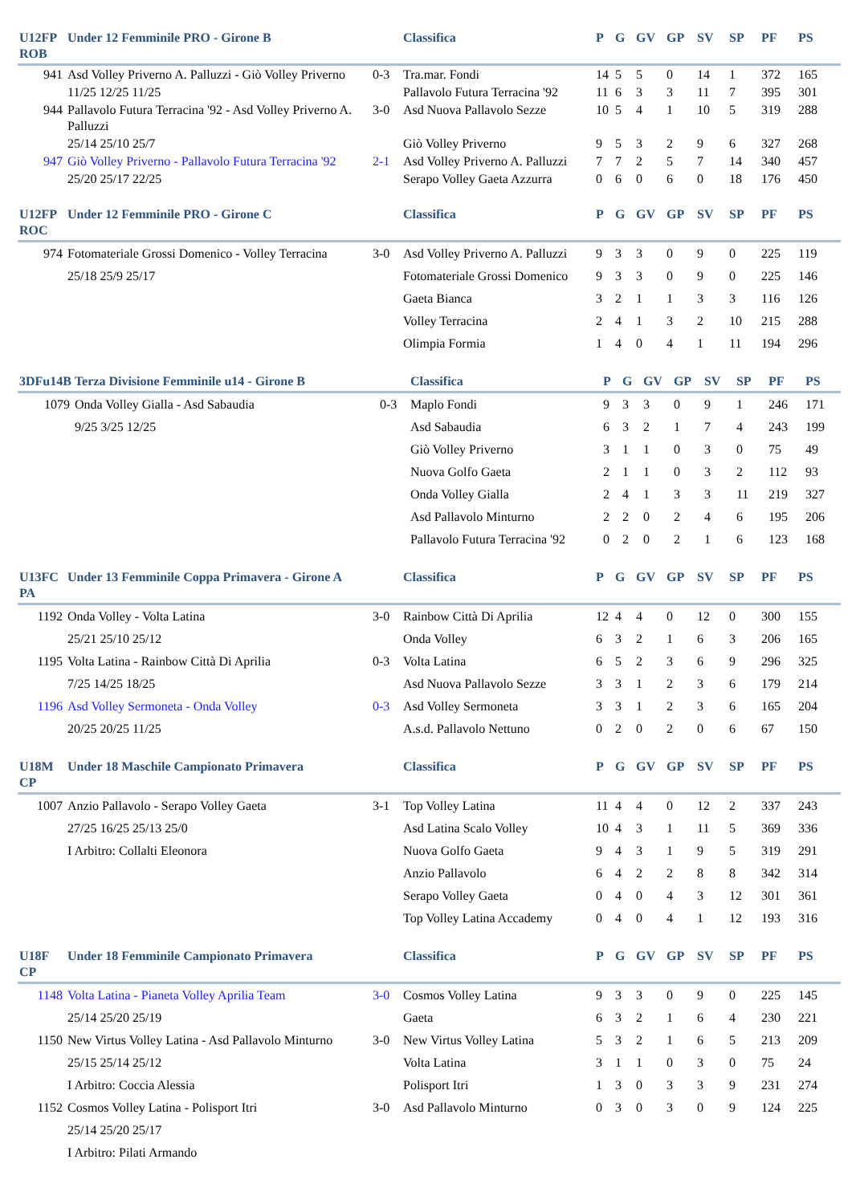| U12FP ROB | Under 12 Femminile PRO - Girone B | | Classifica | P | G | GV | GP | SV | SP | PF | PS |
| --- | --- | --- | --- | --- | --- | --- | --- | --- | --- | --- | --- |
| 941 | Asd Volley Priverno A. Palluzzi - Giò Volley Priverno | 0-3 | Tra.mar. Fondi | 14 | 5 | 5 | 0 | 14 | 1 | 372 | 165 |
| | 11/25 12/25 11/25 | | Pallavolo Futura Terracina '92 | 11 | 6 | 3 | 3 | 11 | 7 | 395 | 301 |
| 944 | Pallavolo Futura Terracina '92 - Asd Volley Priverno A. Palluzzi | 3-0 | Asd Nuova Pallavolo Sezze | 10 | 5 | 4 | 1 | 10 | 5 | 319 | 288 |
| | 25/14 25/10 25/7 | | Giò Volley Priverno | 9 | 5 | 3 | 2 | 9 | 6 | 327 | 268 |
| 947 | Giò Volley Priverno - Pallavolo Futura Terracina '92 | 2-1 | Asd Volley Priverno A. Palluzzi | 7 | 7 | 2 | 5 | 7 | 14 | 340 | 457 |
| | 25/20 25/17 22/25 | | Serapo Volley Gaeta Azzurra | 0 | 6 | 0 | 6 | 0 | 18 | 176 | 450 |
| U12FP ROC | Under 12 Femminile PRO - Girone C | | Classifica | P | G | GV | GP | SV | SP | PF | PS |
| --- | --- | --- | --- | --- | --- | --- | --- | --- | --- | --- | --- |
| 974 | Fotomateriale Grossi Domenico - Volley Terracina | 3-0 | Asd Volley Priverno A. Palluzzi | 9 | 3 | 3 | 0 | 9 | 0 | 225 | 119 |
| | 25/18 25/9 25/17 | | Fotomateriale Grossi Domenico | 9 | 3 | 3 | 0 | 9 | 0 | 225 | 146 |
| | | | Gaeta Bianca | 3 | 2 | 1 | 1 | 3 | 3 | 116 | 126 |
| | | | Volley Terracina | 2 | 4 | 1 | 3 | 2 | 10 | 215 | 288 |
| | | | Olimpia Formia | 1 | 4 | 0 | 4 | 1 | 11 | 194 | 296 |
| 3DFu14B | Terza Divisione Femminile u14 - Girone B | | Classifica | P | G | GV | GP | SV | SP | PF | PS |
| --- | --- | --- | --- | --- | --- | --- | --- | --- | --- | --- | --- |
| 1079 | Onda Volley Gialla - Asd Sabaudia | 0-3 | Maplo Fondi | 9 | 3 | 3 | 0 | 9 | 1 | 246 | 171 |
| | 9/25 3/25 12/25 | | Asd Sabaudia | 6 | 3 | 2 | 1 | 7 | 4 | 243 | 199 |
| | | | Giò Volley Priverno | 3 | 1 | 1 | 0 | 3 | 0 | 75 | 49 |
| | | | Nuova Golfo Gaeta | 2 | 1 | 1 | 0 | 3 | 2 | 112 | 93 |
| | | | Onda Volley Gialla | 2 | 4 | 1 | 3 | 3 | 11 | 219 | 327 |
| | | | Asd Pallavolo Minturno | 2 | 2 | 0 | 2 | 4 | 6 | 195 | 206 |
| | | | Pallavolo Futura Terracina '92 | 0 | 2 | 0 | 2 | 1 | 6 | 123 | 168 |
| U13FC PA | Under 13 Femminile Coppa Primavera - Girone A | | Classifica | P | G | GV | GP | SV | SP | PF | PS |
| --- | --- | --- | --- | --- | --- | --- | --- | --- | --- | --- | --- |
| 1192 | Onda Volley - Volta Latina | 3-0 | Rainbow Città Di Aprilia | 12 | 4 | 4 | 0 | 12 | 0 | 300 | 155 |
| | 25/21 25/10 25/12 | | Onda Volley | 6 | 3 | 2 | 1 | 6 | 3 | 206 | 165 |
| 1195 | Volta Latina - Rainbow Città Di Aprilia | 0-3 | Volta Latina | 6 | 5 | 2 | 3 | 6 | 9 | 296 | 325 |
| | 7/25 14/25 18/25 | | Asd Nuova Pallavolo Sezze | 3 | 3 | 1 | 2 | 3 | 6 | 179 | 214 |
| 1196 | Asd Volley Sermoneta - Onda Volley | 0-3 | Asd Volley Sermoneta | 3 | 3 | 1 | 2 | 3 | 6 | 165 | 204 |
| | 20/25 20/25 11/25 | | A.s.d. Pallavolo Nettuno | 0 | 2 | 0 | 2 | 0 | 6 | 67 | 150 |
| U18M CP | Under 18 Maschile Campionato Primavera | | Classifica | P | G | GV | GP | SV | SP | PF | PS |
| --- | --- | --- | --- | --- | --- | --- | --- | --- | --- | --- | --- |
| 1007 | Anzio Pallavolo - Serapo Volley Gaeta | 3-1 | Top Volley Latina | 11 | 4 | 4 | 0 | 12 | 2 | 337 | 243 |
| | 27/25 16/25 25/13 25/0 | | Asd Latina Scalo Volley | 10 | 4 | 3 | 1 | 11 | 5 | 369 | 336 |
| | I Arbitro: Collalti Eleonora | | Nuova Golfo Gaeta | 9 | 4 | 3 | 1 | 9 | 5 | 319 | 291 |
| | | | Anzio Pallavolo | 6 | 4 | 2 | 2 | 8 | 8 | 342 | 314 |
| | | | Serapo Volley Gaeta | 0 | 4 | 0 | 4 | 3 | 12 | 301 | 361 |
| | | | Top Volley Latina Accademy | 0 | 4 | 0 | 4 | 1 | 12 | 193 | 316 |
| U18F CP | Under 18 Femminile Campionato Primavera | | Classifica | P | G | GV | GP | SV | SP | PF | PS |
| --- | --- | --- | --- | --- | --- | --- | --- | --- | --- | --- | --- |
| 1148 | Volta Latina - Pianeta Volley Aprilia Team | 3-0 | Cosmos Volley Latina | 9 | 3 | 3 | 0 | 9 | 0 | 225 | 145 |
| | 25/14 25/20 25/19 | | Gaeta | 6 | 3 | 2 | 1 | 6 | 4 | 230 | 221 |
| 1150 | New Virtus Volley Latina - Asd Pallavolo Minturno | 3-0 | New Virtus Volley Latina | 5 | 3 | 2 | 1 | 6 | 5 | 213 | 209 |
| | 25/15 25/14 25/12 | | Volta Latina | 3 | 1 | 1 | 0 | 3 | 0 | 75 | 24 |
| | I Arbitro: Coccia Alessia | | Polisport Itri | 1 | 3 | 0 | 3 | 3 | 9 | 231 | 274 |
| 1152 | Cosmos Volley Latina - Polisport Itri | 3-0 | Asd Pallavolo Minturno | 0 | 3 | 0 | 3 | 0 | 9 | 124 | 225 |
| | 25/14 25/20 25/17 | | | | | | | | | | |
| | I Arbitro: Pilati Armando | | | | | | | | | | |